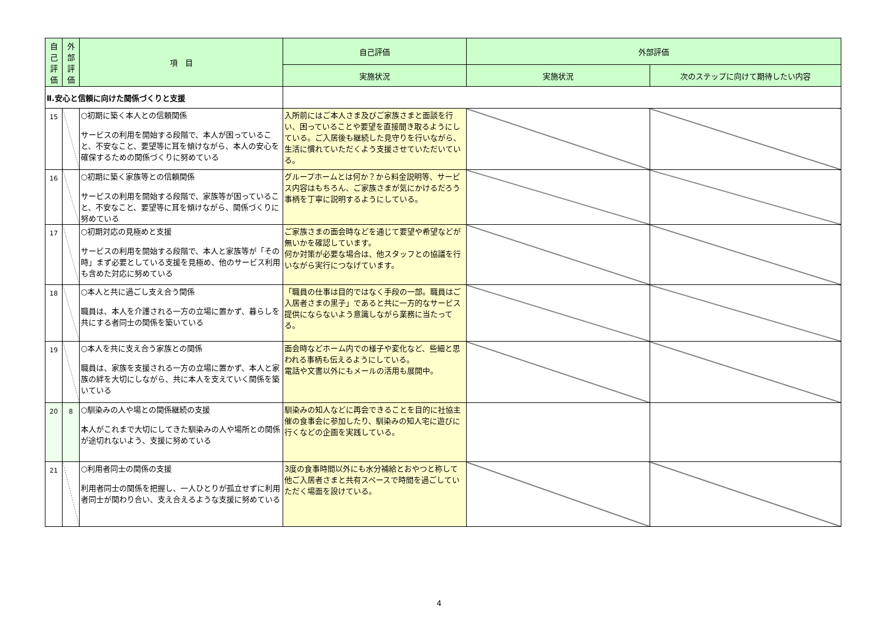| 自己評価 | 外部評価 | 項 目 | 自己評価 | 外部評価 | |
| --- | --- | --- | --- | --- | --- |
| | | | 実施状況 | 実施状況 | 次のステップに向けて期待したい内容 |
| Ⅱ.安心と信頼に向けた関係づくりと支援 | | | | | |
| 15 | | ○初期に築く本人との信頼関係 サービスの利用を開始する段階で、本人が困っていること、不安なこと、要望等に耳を傾けながら、本人の安心を確保するための関係づくりに努めている | 入所前にはご本人さま及びご家族さまと面談を行い、困っていることや要望を直接聞き取るようにしている。ご入居後も継続した見守りを行いながら、生活に慣れていただくよう支援させていただいている。 | | |
| 16 | | ○初期に築く家族等との信頼関係 サービスの利用を開始する段階で、家族等が困っていること、不安なこと、要望等に耳を傾けながら、関係づくりに努めている | グループホームとは何か？から料金説明等、サービス内容はもちろん、ご家族さまが気にかけるだろう事柄を丁寧に説明するようにしている。 | | |
| 17 | | ○初期対応の見極めと支援 サービスの利用を開始する段階で、本人と家族等が「その時」まず必要としている支援を見極め、他のサービス利用も含めた対応に努めている | ご家族さまの面会時などを通じて要望や希望などが無いかを確認しています。 何か対策が必要な場合は、他スタッフとの協議を行いながら実行につなげています。 | | |
| 18 | | ○本人と共に過ごし支え合う関係 職員は、本人を介護される一方の立場に置かず、暮らしを共にする者同士の関係を築いている | 「職員の仕事は目的ではなく手段の一部。職員はご入居者さまの黒子」であると共に一方的なサービス提供にならないよう意識しながら業務に当たってる。 | | |
| 19 | | ○本人を共に支え合う家族との関係 職員は、家族を支援される一方の立場に置かず、本人と家族の絆を大切にしながら、共に本人を支えていく関係を築いている | 面会時などホーム内での様子や変化など、些細と思われる事柄も伝えるようにしている。 電話や文書以外にもメールの活用も展開中。 | | |
| 20 | 8 | ○馴染みの人や場との関係継続の支援 本人がこれまで大切にしてきた馴染みの人や場所との関係が途切れないよう、支援に努めている | 馴染みの知人などに再会できることを目的に社協主催の食事会に参加したり、馴染みの知人宅に遊びに行くなどの企画を実践している。 | | |
| 21 | | ○利用者同士の関係の支援 利用者同士の関係を把握し、一人ひとりが孤立せずに利用者同士が関わり合い、支え合えるような支援に努めている | 3度の食事時間以外にも水分補給とおやつと称して他ご入居者さまと共有スペースで時間を過ごしていただく場面を設けている。 | | |
4